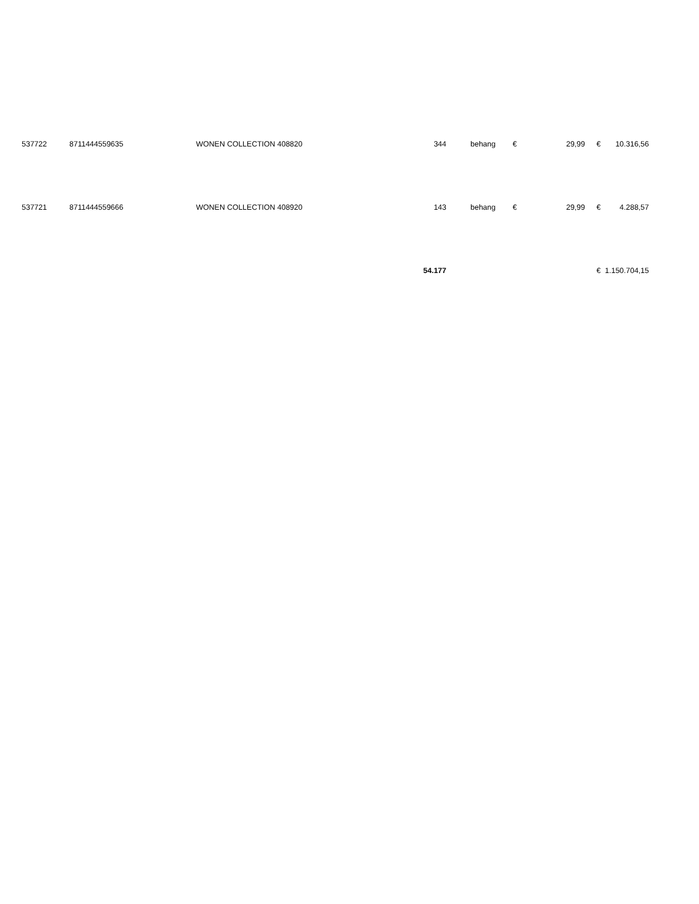| 537722 | 8711444559635 | WONEN COLLECTION 408820 | 344 | | behang | € | 29,99 | € | 10.316,56 |
| 537721 | 8711444559666 | WONEN COLLECTION 408920 | 143 | | behang | € | 29,99 | € | 4.288,57 |
| | | | 54.177 | | | | | € | 1.150.704,15 |